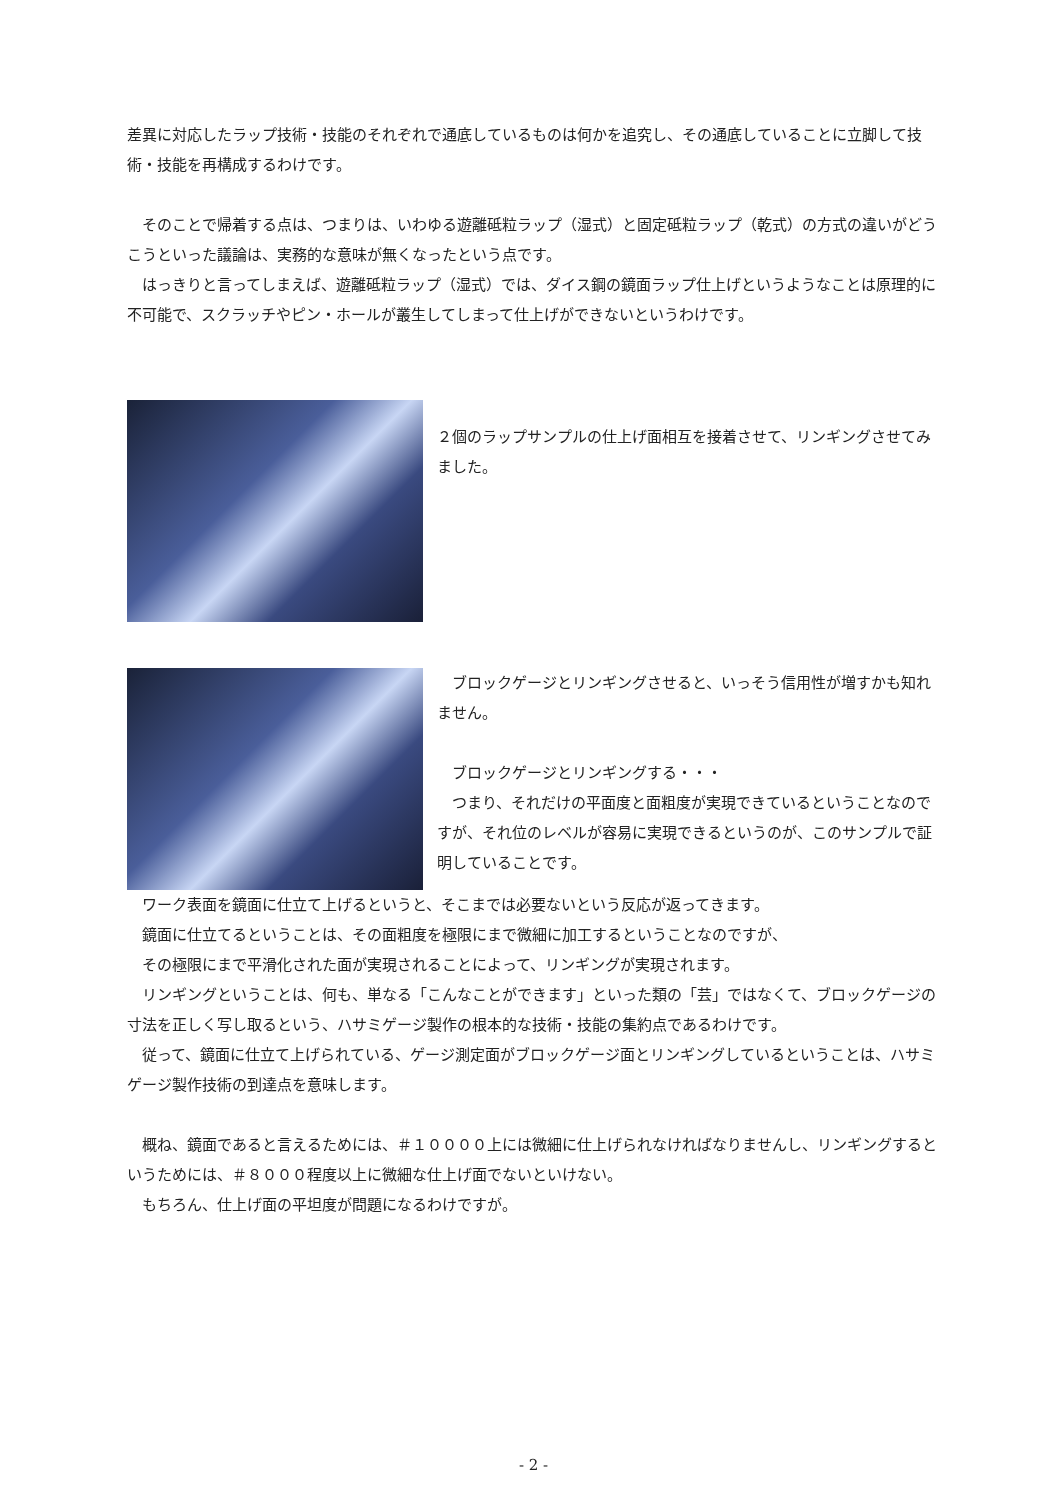差異に対応したラップ技術・技能のそれぞれで通底しているものは何かを追究し、その通底していることに立脚して技術・技能を再構成するわけです。
　そのことで帰着する点は、つまりは、いわゆる遊離砥粒ラップ（湿式）と固定砥粒ラップ（乾式）の方式の違いがどうこうといった議論は、実務的な意味が無くなったという点です。
　はっきりと言ってしまえば、遊離砥粒ラップ（湿式）では、ダイス鋼の鏡面ラップ仕上げというようなことは原理的に不可能で、スクラッチやピン・ホールが叢生してしまって仕上げができないというわけです。
２個のラップサンプルの仕上げ面相互を接着させて、リンギングさせてみました。
　ブロックゲージとリンギングさせると、いっそう信用性が増すかも知れません。
　ブロックゲージとリンギングする・・・
　つまり、それだけの平面度と面粗度が実現できているということなのですが、それ位のレベルが容易に実現できるというのが、このサンプルで証明していることです。
　ワーク表面を鏡面に仕立て上げるというと、そこまでは必要ないという反応が返ってきます。
　鏡面に仕立てるということは、その面粗度を極限にまで微細に加工するということなのですが、
　その極限にまで平滑化された面が実現されることによって、リンギングが実現されます。
　リンギングということは、何も、単なる「こんなことができます」といった類の「芸」ではなくて、ブロックゲージの寸法を正しく写し取るという、ハサミゲージ製作の根本的な技術・技能の集約点であるわけです。
　従って、鏡面に仕立て上げられている、ゲージ測定面がブロックゲージ面とリンギングしているということは、ハサミゲージ製作技術の到達点を意味します。
　概ね、鏡面であると言えるためには、＃１００００上には微細に仕上げられなければなりませんし、リンギングするというためには、＃８０００程度以上に微細な仕上げ面でないといけない。
　もちろん、仕上げ面の平坦度が問題になるわけですが。
- 2 -